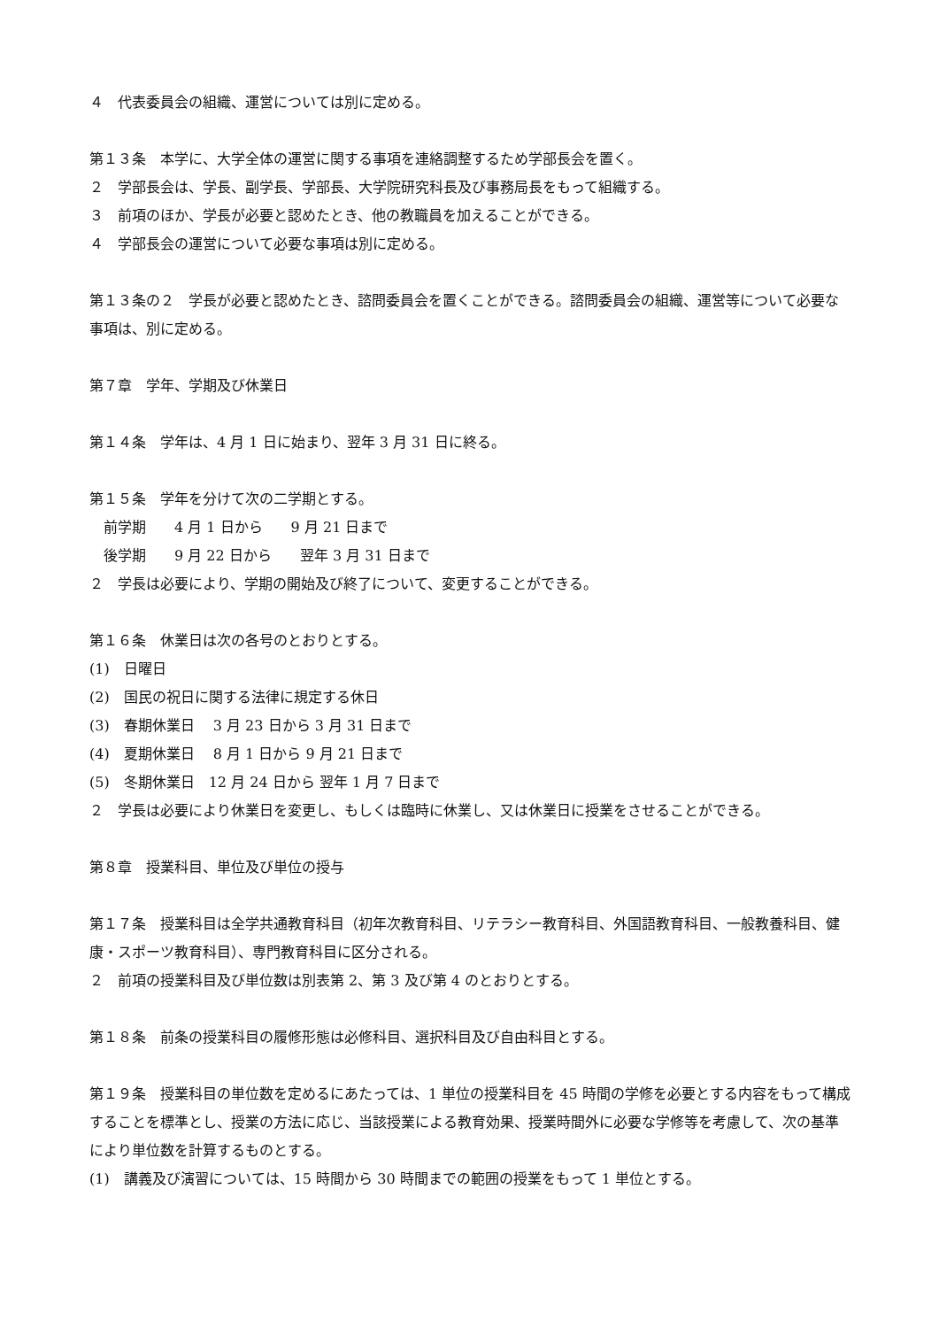４　代表委員会の組織、運営については別に定める。
第１３条　本学に、大学全体の運営に関する事項を連絡調整するため学部長会を置く。
２　学部長会は、学長、副学長、学部長、大学院研究科長及び事務局長をもって組織する。
３　前項のほか、学長が必要と認めたとき、他の教職員を加えることができる。
４　学部長会の運営について必要な事項は別に定める。
第１３条の２　学長が必要と認めたとき、諮問委員会を置くことができる。諮問委員会の組織、運営等について必要な事項は、別に定める。
第７章　学年、学期及び休業日
第１４条　学年は、4 月 1 日に始まり、翌年 3 月 31 日に終る。
第１５条　学年を分けて次の二学期とする。
　前学期　　4 月 1 日から　　9 月 21 日まで
　後学期　　9 月 22 日から　　翌年 3 月 31 日まで
２　学長は必要により、学期の開始及び終了について、変更することができる。
第１６条　休業日は次の各号のとおりとする。
(1)　日曜日
(2)　国民の祝日に関する法律に規定する休日
(3)　春期休業日　 3 月 23 日から 3 月 31 日まで
(4)　夏期休業日　 8 月 1 日から 9 月 21 日まで
(5)　冬期休業日　12 月 24 日から 翌年 1 月 7 日まで
２　学長は必要により休業日を変更し、もしくは臨時に休業し、又は休業日に授業をさせることができる。
第８章　授業科目、単位及び単位の授与
第１７条　授業科目は全学共通教育科目（初年次教育科目、リテラシー教育科目、外国語教育科目、一般教養科目、健康・スポーツ教育科目）、専門教育科目に区分される。
２　前項の授業科目及び単位数は別表第 2、第 3 及び第 4 のとおりとする。
第１８条　前条の授業科目の履修形態は必修科目、選択科目及び自由科目とする。
第１９条　授業科目の単位数を定めるにあたっては、1 単位の授業科目を 45 時間の学修を必要とする内容をもって構成することを標準とし、授業の方法に応じ、当該授業による教育効果、授業時間外に必要な学修等を考慮して、次の基準により単位数を計算するものとする。
(1)　講義及び演習については、15 時間から 30 時間までの範囲の授業をもって 1 単位とする。